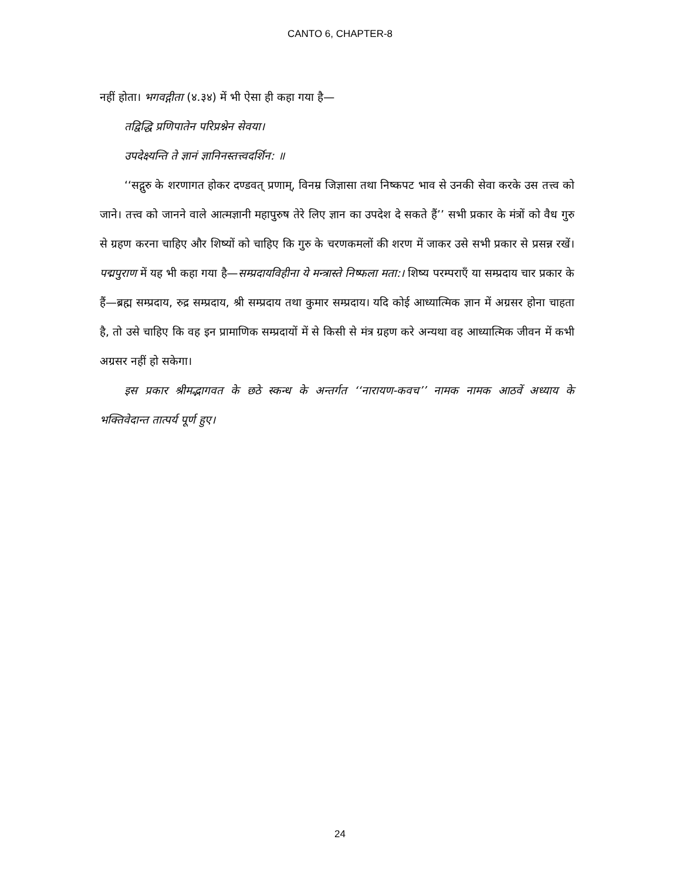CANTO 6, CHAPTER-8
नहीं होता। भगवद्गीता (४.३४) में भी ऐसा ही कहा गया है—
तद्विद्धि प्रणिपातेन परिप्रश्नेन सेवया।
उपदेक्ष्यन्ति ते ज्ञानं ज्ञानिनस्तत्त्वदर्शिन: ॥
‘‘सद्गुरु के शरणागत होकर दण्डवत् प्रणाम्, विनम्र जिज्ञासा तथा निष्कपट भाव से उनकी सेवा करके उस तत्त्व को जाने। तत्त्व को जानने वाले आत्मज्ञानी महापुरुष तेरे लिए ज्ञान का उपदेश दे सकते हैं’’ सभी प्रकार के मंत्रों को वैध गुरु से ग्रहण करना चाहिए और शिष्यों को चाहिए कि गुरु के चरणकमलों की शरण में जाकर उसे सभी प्रकार से प्रसन्न रखें। पद्मपुराण में यह भी कहा गया है—सम्प्रदायविहीना ये मन्त्रास्ते निष्फला मता:। शिष्य परम्पराएँ या सम्प्रदाय चार प्रकार के हैं—ब्रह्म सम्प्रदाय, रुद्र सम्प्रदाय, श्री सम्प्रदाय तथा कुमार सम्प्रदाय। यदि कोई आध्यात्मिक ज्ञान में अग्रसर होना चाहता है, तो उसे चाहिए कि वह इन प्रामाणिक सम्प्रदायों में से किसी से मंत्र ग्रहण करे अन्यथा वह आध्यात्मिक जीवन में कभी अग्रसर नहीं हो सकेगा।
इस प्रकार श्रीमद्भागवत के छठे स्कन्ध के अन्तर्गत ‘‘नारायण-कवच’’ नामक नामक आठवें अध्याय के भक्तिवेदान्त तात्पर्य पूर्ण हुए।
24